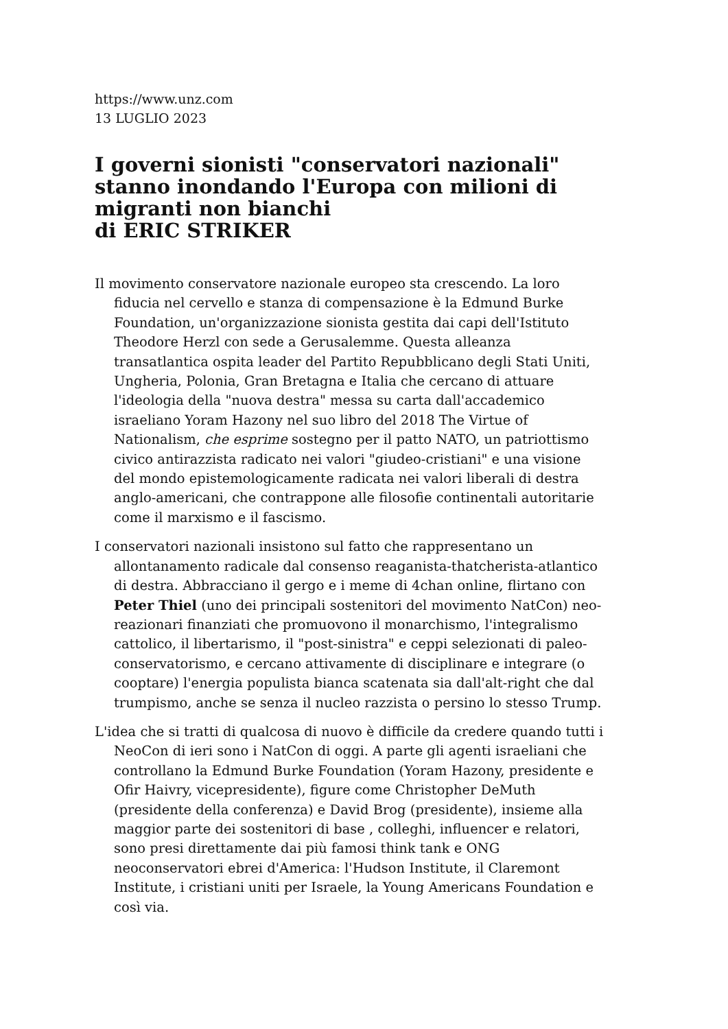https://www.unz.com
13 LUGLIO 2023
I governi sionisti "conservatori nazionali" stanno inondando l'Europa con milioni di migranti non bianchi
di ERIC STRIKER
Il movimento conservatore nazionale europeo sta crescendo. La loro fiducia nel cervello e stanza di compensazione è la Edmund Burke Foundation, un'organizzazione sionista gestita dai capi dell'Istituto Theodore Herzl con sede a Gerusalemme. Questa alleanza transatlantica ospita leader del Partito Repubblicano degli Stati Uniti, Ungheria, Polonia, Gran Bretagna e Italia che cercano di attuare l'ideologia della "nuova destra" messa su carta dall'accademico israeliano Yoram Hazony nel suo libro del 2018 The Virtue of Nationalism, che esprime sostegno per il patto NATO, un patriottismo civico antirazzista radicato nei valori "giudeo-cristiani" e una visione del mondo epistemologicamente radicata nei valori liberali di destra anglo-americani, che contrappone alle filosofie continentali autoritarie come il marxismo e il fascismo.
I conservatori nazionali insistono sul fatto che rappresentano un allontanamento radicale dal consenso reaganista-thatcherista-atlantico di destra. Abbracciano il gergo e i meme di 4chan online, flirtano con Peter Thiel (uno dei principali sostenitori del movimento NatCon) neo-reazionari finanziati che promuovono il monarchismo, l'integralismo cattolico, il libertarismo, il "post-sinistra" e ceppi selezionati di paleo-conservatorismo, e cercano attivamente di disciplinare e integrare (o cooptare) l'energia populista bianca scatenata sia dall'alt-right che dal trumpismo, anche se senza il nucleo razzista o persino lo stesso Trump.
L'idea che si tratti di qualcosa di nuovo è difficile da credere quando tutti i NeoCon di ieri sono i NatCon di oggi. A parte gli agenti israeliani che controllano la Edmund Burke Foundation (Yoram Hazony, presidente e Ofir Haivry, vicepresidente), figure come Christopher DeMuth (presidente della conferenza) e David Brog (presidente), insieme alla maggior parte dei sostenitori di base , colleghi, influencer e relatori, sono presi direttamente dai più famosi think tank e ONG neoconservatori ebrei d'America: l'Hudson Institute, il Claremont Institute, i cristiani uniti per Israele, la Young Americans Foundation e così via.